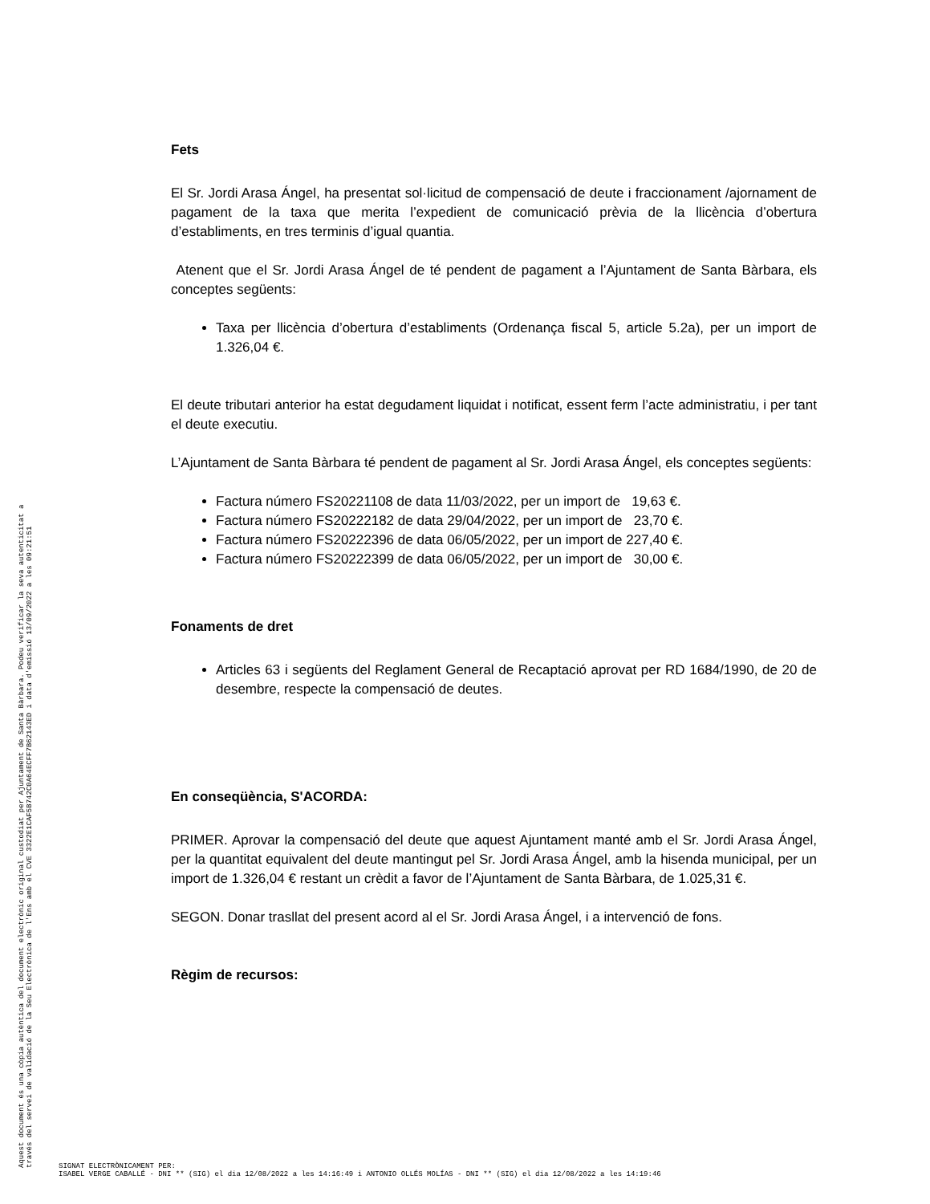Aquest document és una còpia autèntica del document electrònic original custodiat per Ajuntament de Santa Bàrbara. Podeu verificar la seva autenticitat a
través del servei de validació de la Seu Electrònica de l'Ens amb el CVE 3322E1CAF5B742C0A64ECFF7B62143ED i data d'emissió 13/09/2022 a les 09:21:51
Fets
El Sr. Jordi Arasa Ángel, ha presentat sol·licitud de compensació de deute i fraccionament /ajornament de pagament de la taxa que merita l’expedient de comunicació prèvia de la llicència d’obertura d’establiments, en tres terminis d’igual quantia.
Atenent que el Sr. Jordi Arasa Ángel de té pendent de pagament a l’Ajuntament de Santa Bàrbara, els conceptes següents:
Taxa per llicència d’obertura d’establiments (Ordenança fiscal 5, article 5.2a), per un import de 1.326,04 €.
El deute tributari anterior ha estat degudament liquidat i notificat, essent ferm l’acte administratiu, i per tant el deute executiu.
L’Ajuntament de Santa Bàrbara té pendent de pagament al Sr. Jordi Arasa Ángel, els conceptes següents:
Factura número FS20221108 de data 11/03/2022, per un import de 19,63 €.
Factura número FS20222182 de data 29/04/2022, per un import de 23,70 €.
Factura número FS20222396 de data 06/05/2022, per un import de 227,40 €.
Factura número FS20222399 de data 06/05/2022, per un import de 30,00 €.
Fonaments de dret
Articles 63 i següents del Reglament General de Recaptació aprovat per RD 1684/1990, de 20 de desembre, respecte la compensació de deutes.
En conseqüència, S'ACORDA:
PRIMER. Aprovar la compensació del deute que aquest Ajuntament manté amb el Sr. Jordi Arasa Ángel, per la quantitat equivalent del deute mantingut pel Sr. Jordi Arasa Ángel, amb la hisenda municipal, per un import de 1.326,04 € restant un crèdit a favor de l’Ajuntament de Santa Bàrbara, de 1.025,31 €.
SEGON. Donar trasllat del present acord al el Sr. Jordi Arasa Ángel, i a intervenció de fons.
Règim de recursos:
SIGNAT ELECTRÒNICAMENT PER:
ISABEL VERGE CABALLÉ - DNI ** (SIG) el dia 12/08/2022 a les 14:16:49 i ANTONIO OLLÉS MOLÍAS - DNI ** (SIG) el dia 12/08/2022 a les 14:19:46